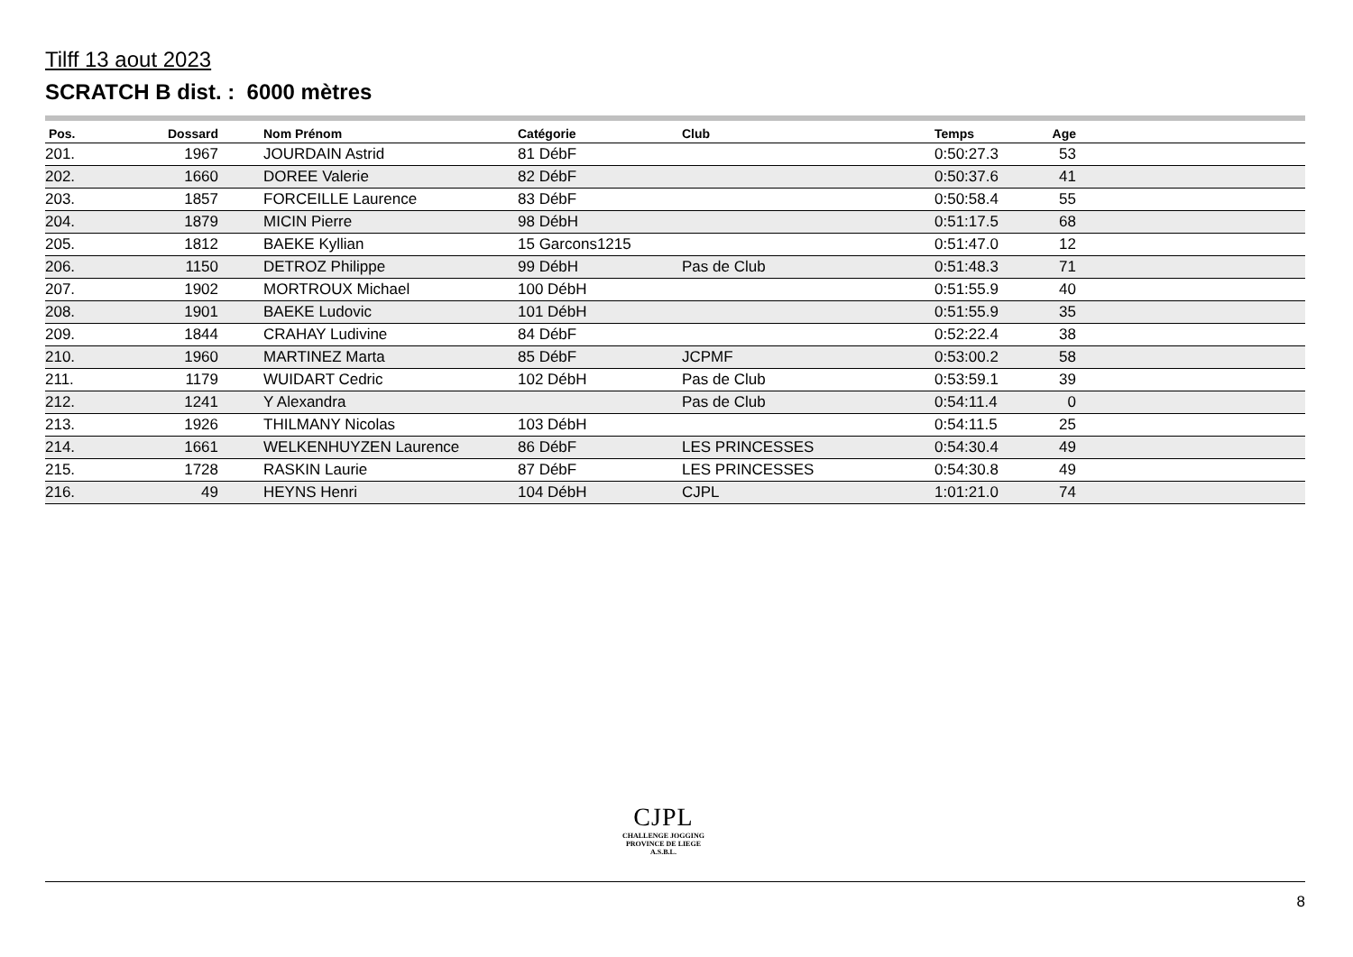Tilff 13 aout 2023
SCRATCH B dist. : 6000 mètres
| Pos. | Dossard | | Nom Prénom | Catégorie | Club | Temps | Age | |
| --- | --- | --- | --- | --- | --- | --- | --- | --- |
| 201. | 1967 | | JOURDAIN Astrid | 81 DébF | | 0:50:27.3 | 53 | |
| 202. | 1660 | | DOREE Valerie | 82 DébF | | 0:50:37.6 | 41 | |
| 203. | 1857 | | FORCEILLE Laurence | 83 DébF | | 0:50:58.4 | 55 | |
| 204. | 1879 | | MICIN Pierre | 98 DébH | | 0:51:17.5 | 68 | |
| 205. | 1812 | | BAEKE Kyllian | 15 Garcons1215 | | 0:51:47.0 | 12 | |
| 206. | 1150 | | DETROZ Philippe | 99 DébH | Pas de Club | 0:51:48.3 | 71 | |
| 207. | 1902 | | MORTROUX Michael | 100 DébH | | 0:51:55.9 | 40 | |
| 208. | 1901 | | BAEKE Ludovic | 101 DébH | | 0:51:55.9 | 35 | |
| 209. | 1844 | | CRAHAY Ludivine | 84 DébF | | 0:52:22.4 | 38 | |
| 210. | 1960 | | MARTINEZ Marta | 85 DébF | JCPMF | 0:53:00.2 | 58 | |
| 211. | 1179 | | WUIDART Cedric | 102 DébH | Pas de Club | 0:53:59.1 | 39 | |
| 212. | 1241 | | Y Alexandra | | Pas de Club | 0:54:11.4 | 0 | |
| 213. | 1926 | | THILMANY Nicolas | 103 DébH | | 0:54:11.5 | 25 | |
| 214. | 1661 | | WELKENHUYZEN Laurence | 86 DébF | LES PRINCESSES | 0:54:30.4 | 49 | |
| 215. | 1728 | | RASKIN Laurie | 87 DébF | LES PRINCESSES | 0:54:30.8 | 49 | |
| 216. | 49 | | HEYNS Henri | 104 DébH | CJPL | 1:01:21.0 | 74 | |
CJPL
CHALLENGE JOGGING
PROVINCE DE LIEGE
A.S.B.L.
8